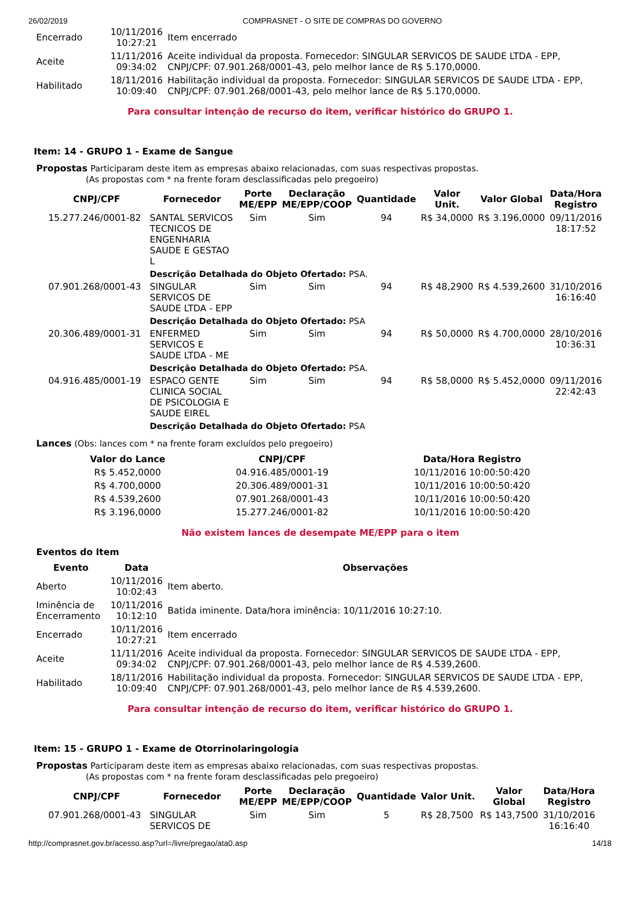26/02/2019 COMPRASNET - O SITE DE COMPRAS DO GOVERNO
| Encerrado | 10/11/2016 10:27:21 | Item encerrado |
| Aceite | 11/11/2016 09:34:02 | Aceite individual da proposta. Fornecedor: SINGULAR SERVICOS DE SAUDE LTDA - EPP, CNPJ/CPF: 07.901.268/0001-43, pelo melhor lance de R$ 5.170,0000. |
| Habilitado | 18/11/2016 10:09:40 | Habilitação individual da proposta. Fornecedor: SINGULAR SERVICOS DE SAUDE LTDA - EPP, CNPJ/CPF: 07.901.268/0001-43, pelo melhor lance de R$ 5.170,0000. |
Para consultar intenção de recurso do item, verificar histórico do GRUPO 1.
Item: 14 - GRUPO 1 - Exame de Sangue
Propostas Participaram deste item as empresas abaixo relacionadas, com suas respectivas propostas.
(As propostas com * na frente foram desclassificadas pelo pregoeiro)
| CNPJ/CPF | Fornecedor | Porte ME/EPP | Declaração ME/EPP/COOP | Quantidade | Valor Unit. | Valor Global | Data/Hora Registro |
| --- | --- | --- | --- | --- | --- | --- | --- |
| 15.277.246/0001-82 | SANTAL SERVICOS TECNICOS DE ENGENHARIA SAUDE E GESTAO L | Sim | Sim | 94 | R$ 34,0000 | R$ 3.196,0000 | 09/11/2016 18:17:52 |
| | Descrição Detalhada do Objeto Ofertado: PSA. | | | | | | |
| 07.901.268/0001-43 | SINGULAR SERVICOS DE SAUDE LTDA - EPP | Sim | Sim | 94 | R$ 48,2900 | R$ 4.539,2600 | 31/10/2016 16:16:40 |
| | Descrição Detalhada do Objeto Ofertado: PSA | | | | | | |
| 20.306.489/0001-31 | ENFERMED SERVICOS E SAUDE LTDA - ME | Sim | Sim | 94 | R$ 50,0000 | R$ 4.700,0000 | 28/10/2016 10:36:31 |
| | Descrição Detalhada do Objeto Ofertado: PSA. | | | | | | |
| 04.916.485/0001-19 | ESPACO GENTE CLINICA SOCIAL DE PSICOLOGIA E SAUDE EIREL | Sim | Sim | 94 | R$ 58,0000 | R$ 5.452,0000 | 09/11/2016 22:42:43 |
| | Descrição Detalhada do Objeto Ofertado: PSA | | | | | | |
Lances (Obs: lances com * na frente foram excluídos pelo pregoeiro)
| Valor do Lance | CNPJ/CPF | Data/Hora Registro |
| --- | --- | --- |
| R$ 5.452,0000 | 04.916.485/0001-19 | 10/11/2016 10:00:50:420 |
| R$ 4.700,0000 | 20.306.489/0001-31 | 10/11/2016 10:00:50:420 |
| R$ 4.539,2600 | 07.901.268/0001-43 | 10/11/2016 10:00:50:420 |
| R$ 3.196,0000 | 15.277.246/0001-82 | 10/11/2016 10:00:50:420 |
Não existem lances de desempate ME/EPP para o item
Eventos do Item
| Evento | Data | Observações |
| --- | --- | --- |
| Aberto | 10/11/2016 10:02:43 | Item aberto. |
| Iminência de Encerramento | 10/11/2016 10:12:10 | Batida iminente. Data/hora iminência: 10/11/2016 10:27:10. |
| Encerrado | 10/11/2016 10:27:21 | Item encerrado |
| Aceite | 11/11/2016 09:34:02 | Aceite individual da proposta. Fornecedor: SINGULAR SERVICOS DE SAUDE LTDA - EPP, CNPJ/CPF: 07.901.268/0001-43, pelo melhor lance de R$ 4.539,2600. |
| Habilitado | 18/11/2016 10:09:40 | Habilitação individual da proposta. Fornecedor: SINGULAR SERVICOS DE SAUDE LTDA - EPP, CNPJ/CPF: 07.901.268/0001-43, pelo melhor lance de R$ 4.539,2600. |
Para consultar intenção de recurso do item, verificar histórico do GRUPO 1.
Item: 15 - GRUPO 1 - Exame de Otorrinolaringologia
Propostas Participaram deste item as empresas abaixo relacionadas, com suas respectivas propostas.
(As propostas com * na frente foram desclassificadas pelo pregoeiro)
| CNPJ/CPF | Fornecedor | Porte ME/EPP | Declaração ME/EPP/COOP | Quantidade | Valor Unit. | Valor Global | Data/Hora Registro |
| --- | --- | --- | --- | --- | --- | --- | --- |
| 07.901.268/0001-43 | SINGULAR SERVICOS DE | Sim | Sim | 5 | R$ 28,7500 | R$ 143,7500 | 31/10/2016 16:16:40 |
http://comprasnet.gov.br/acesso.asp?url=/livre/pregao/ata0.asp 14/18